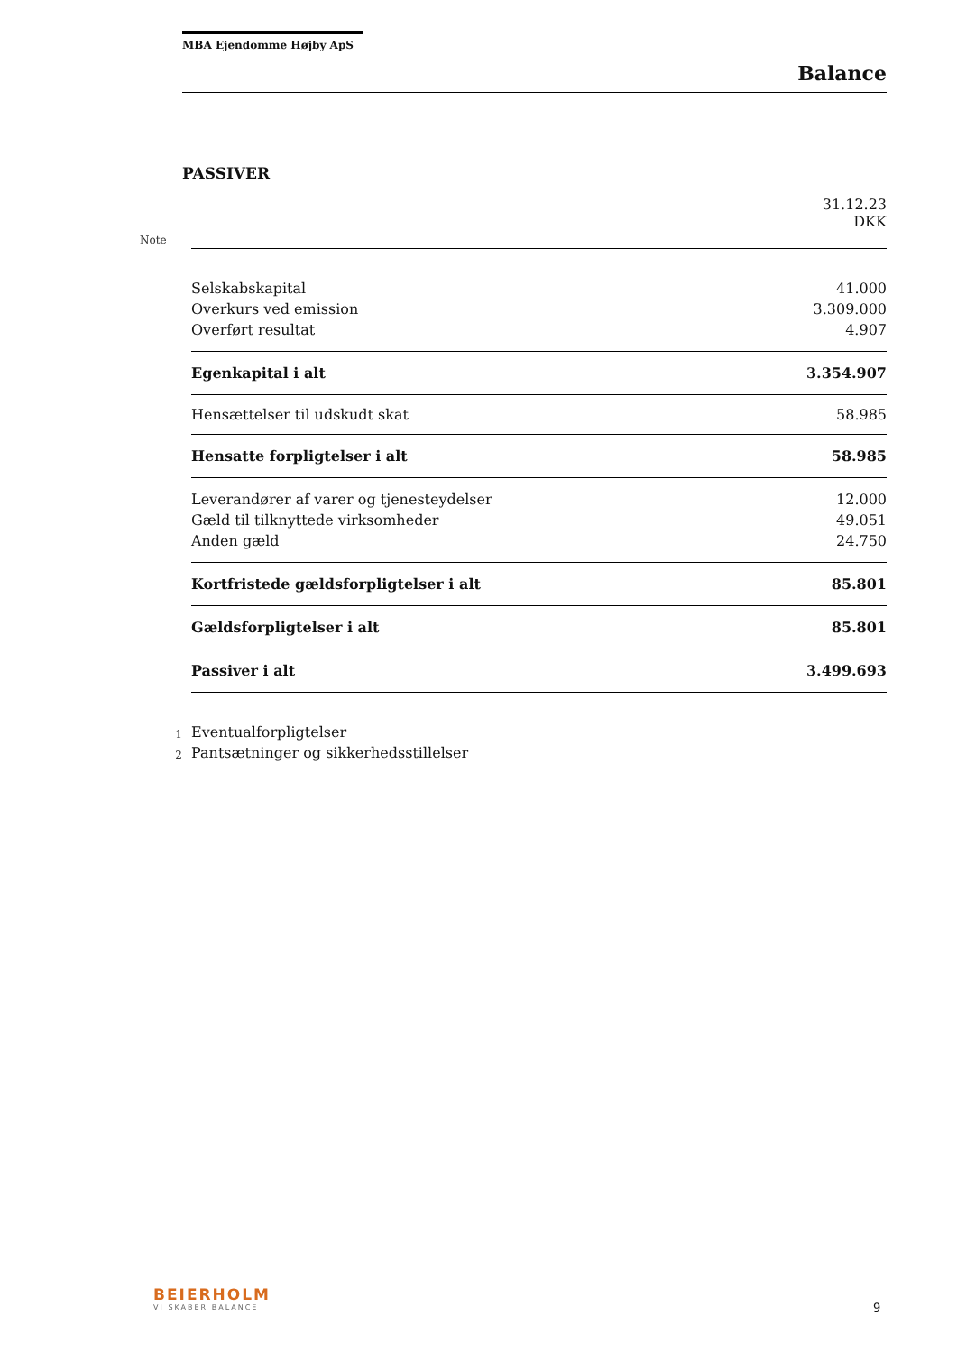MBA Ejendomme Højby ApS
Balance
PASSIVER
| | | 31.12.23 DKK |
| Note | | |
| | Selskabskapital | 41.000 |
| | Overkurs ved emission | 3.309.000 |
| | Overført resultat | 4.907 |
| | Egenkapital i alt | 3.354.907 |
| | Hensættelser til udskudt skat | 58.985 |
| | Hensatte forpligtelser i alt | 58.985 |
| | Leverandører af varer og tjenesteydelser | 12.000 |
| | Gæld til tilknyttede virksomheder | 49.051 |
| | Anden gæld | 24.750 |
| | Kortfristede gældsforpligtelser i alt | 85.801 |
| | Gældsforpligtelser i alt | 85.801 |
| | Passiver i alt | 3.499.693 |
| 1 | Eventualforpligtelser | |
| 2 | Pantsætninger og sikkerhedsstillelser | |
BEIERHOLM
VI SKABER BALANCE
9